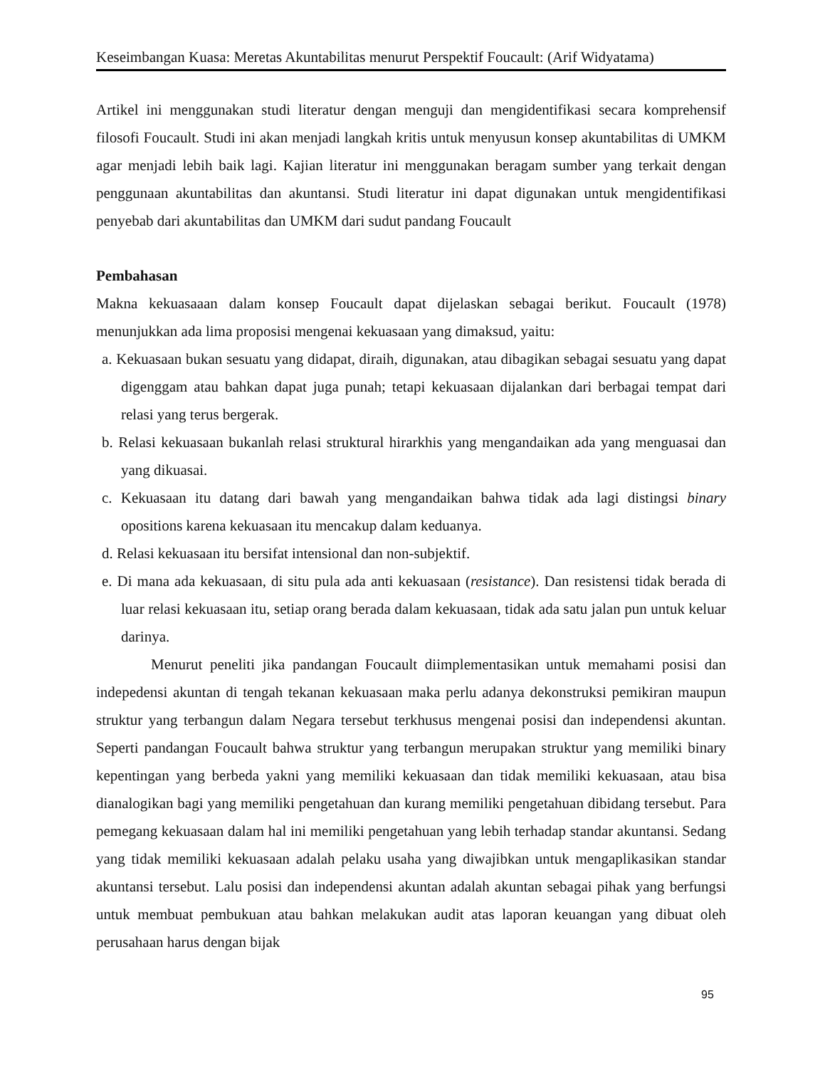Keseimbangan Kuasa: Meretas Akuntabilitas menurut Perspektif Foucault: (Arif Widyatama)
Artikel ini menggunakan studi literatur dengan menguji dan mengidentifikasi secara komprehensif filosofi Foucault. Studi ini akan menjadi langkah kritis untuk menyusun konsep akuntabilitas di UMKM agar menjadi lebih baik lagi. Kajian literatur ini menggunakan beragam sumber yang terkait dengan penggunaan akuntabilitas dan akuntansi. Studi literatur ini dapat digunakan untuk mengidentifikasi penyebab dari akuntabilitas dan UMKM dari sudut pandang Foucault
Pembahasan
Makna kekuasaaan dalam konsep Foucault dapat dijelaskan sebagai berikut. Foucault (1978) menunjukkan ada lima proposisi mengenai kekuasaan yang dimaksud, yaitu:
a. Kekuasaan bukan sesuatu yang didapat, diraih, digunakan, atau dibagikan sebagai sesuatu yang dapat digenggam atau bahkan dapat juga punah; tetapi kekuasaan dijalankan dari berbagai tempat dari relasi yang terus bergerak.
b. Relasi kekuasaan bukanlah relasi struktural hirarkhis yang mengandaikan ada yang menguasai dan yang dikuasai.
c. Kekuasaan itu datang dari bawah yang mengandaikan bahwa tidak ada lagi distingsi binary opositions karena kekuasaan itu mencakup dalam keduanya.
d. Relasi kekuasaan itu bersifat intensional dan non-subjektif.
e. Di mana ada kekuasaan, di situ pula ada anti kekuasaan (resistance). Dan resistensi tidak berada di luar relasi kekuasaan itu, setiap orang berada dalam kekuasaan, tidak ada satu jalan pun untuk keluar darinya.
Menurut peneliti jika pandangan Foucault diimplementasikan untuk memahami posisi dan indepedensi akuntan di tengah tekanan kekuasaan maka perlu adanya dekonstruksi pemikiran maupun struktur yang terbangun dalam Negara tersebut terkhusus mengenai posisi dan independensi akuntan. Seperti pandangan Foucault bahwa struktur yang terbangun merupakan struktur yang memiliki binary kepentingan yang berbeda yakni yang memiliki kekuasaan dan tidak memiliki kekuasaan, atau bisa dianalogikan bagi yang memiliki pengetahuan dan kurang memiliki pengetahuan dibidang tersebut. Para pemegang kekuasaan dalam hal ini memiliki pengetahuan yang lebih terhadap standar akuntansi. Sedang yang tidak memiliki kekuasaan adalah pelaku usaha yang diwajibkan untuk mengaplikasikan standar akuntansi tersebut. Lalu posisi dan independensi akuntan adalah akuntan sebagai pihak yang berfungsi untuk membuat pembukuan atau bahkan melakukan audit atas laporan keuangan yang dibuat oleh perusahaan harus dengan bijak
95